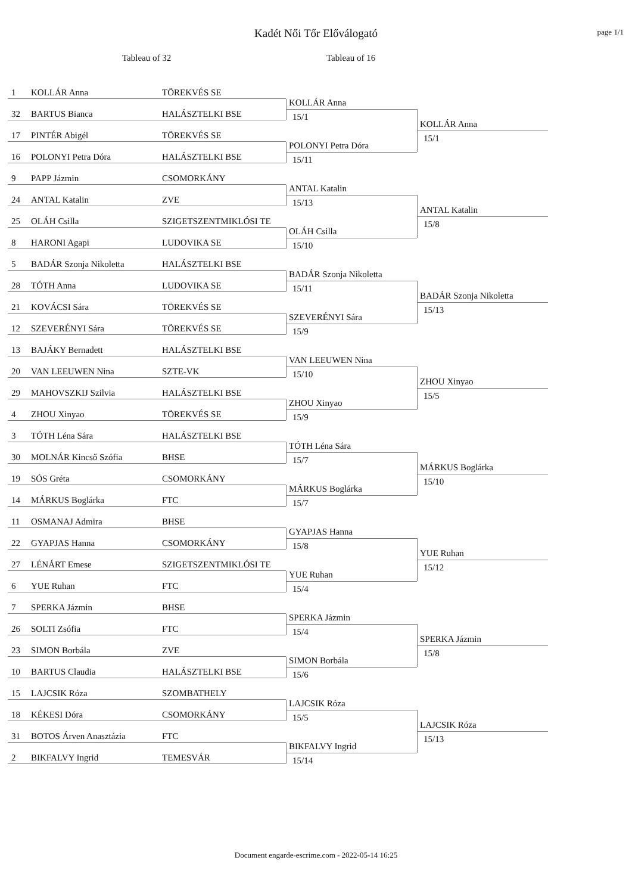Kadét Női Tőr Előválogató
page 1/1
Tableau of 32 Tableau of 16
1 KOLLÁR Anna TÖREKVÉS SE
32 BARTUS Bianca HALÁSZTELKI BSE
17 PINTÉR Abigél TÖREKVÉS SE
16 POLONYI Petra Dóra HALÁSZTELKI BSE
KOLLÁR Anna
15/1
POLONYI Petra Dóra
15/11
KOLLÁR Anna
15/1
9 PAPP Jázmin CSOMORKÁNY
24 ANTAL Katalin ZVE
25 OLÁH Csilla SZIGETSZENTMIKLÓSI TE
8 HARONI Agapi LUDOVIKA SE
ANTAL Katalin
15/13
OLÁH Csilla
15/10
ANTAL Katalin
15/8
5 BADÁR Szonja Nikoletta HALÁSZTELKI BSE
28 TÓTH Anna LUDOVIKA SE
21 KOVÁCSI Sára TÖREKVÉS SE
12 SZEVERÉNYI Sára TÖREKVÉS SE
BADÁR Szonja Nikoletta
15/11
SZEVERÉNYI Sára
15/9
BADÁR Szonja Nikoletta
15/13
13 BAJÁKY Bernadett HALÁSZTELKI BSE
20 VAN LEEUWEN Nina SZTE-VK
29 MAHOVSZKIJ Szilvia HALÁSZTELKI BSE
4 ZHOU Xinyao TÖREKVÉS SE
VAN LEEUWEN Nina
15/10
ZHOU Xinyao
15/9
ZHOU Xinyao
15/5
3 TÓTH Léna Sára HALÁSZTELKI BSE
30 MOLNÁR Kincső Szófia BHSE
19 SÓS Gréta CSOMORKÁNY
14 MÁRKUS Boglárka FTC
TÓTH Léna Sára
15/7
MÁRKUS Boglárka
15/7
MÁRKUS Boglárka
15/10
11 OSMANAJ Admira BHSE
22 GYAPJAS Hanna CSOMORKÁNY
27 LÉNÁRT Emese SZIGETSZENTMIKLÓSI TE
6 YUE Ruhan FTC
GYAPJAS Hanna
15/8
YUE Ruhan
15/4
YUE Ruhan
15/12
7 SPERKA Jázmin BHSE
26 SOLTI Zsófia FTC
23 SIMON Borbála ZVE
10 BARTUS Claudia HALÁSZTELKI BSE
SPERKA Jázmin
15/4
SIMON Borbála
15/6
SPERKA Jázmin
15/8
15 LAJCSIK Róza SZOMBATHELY
18 KÉKESI Dóra CSOMORKÁNY
31 BOTOS Árven Anasztázia FTC
2 BIKFALVY Ingrid TEMESVÁR
LAJCSIK Róza
15/5
BIKFALVY Ingrid
15/14
LAJCSIK Róza
15/13
Document engarde-escrime.com - 2022-05-14 16:25